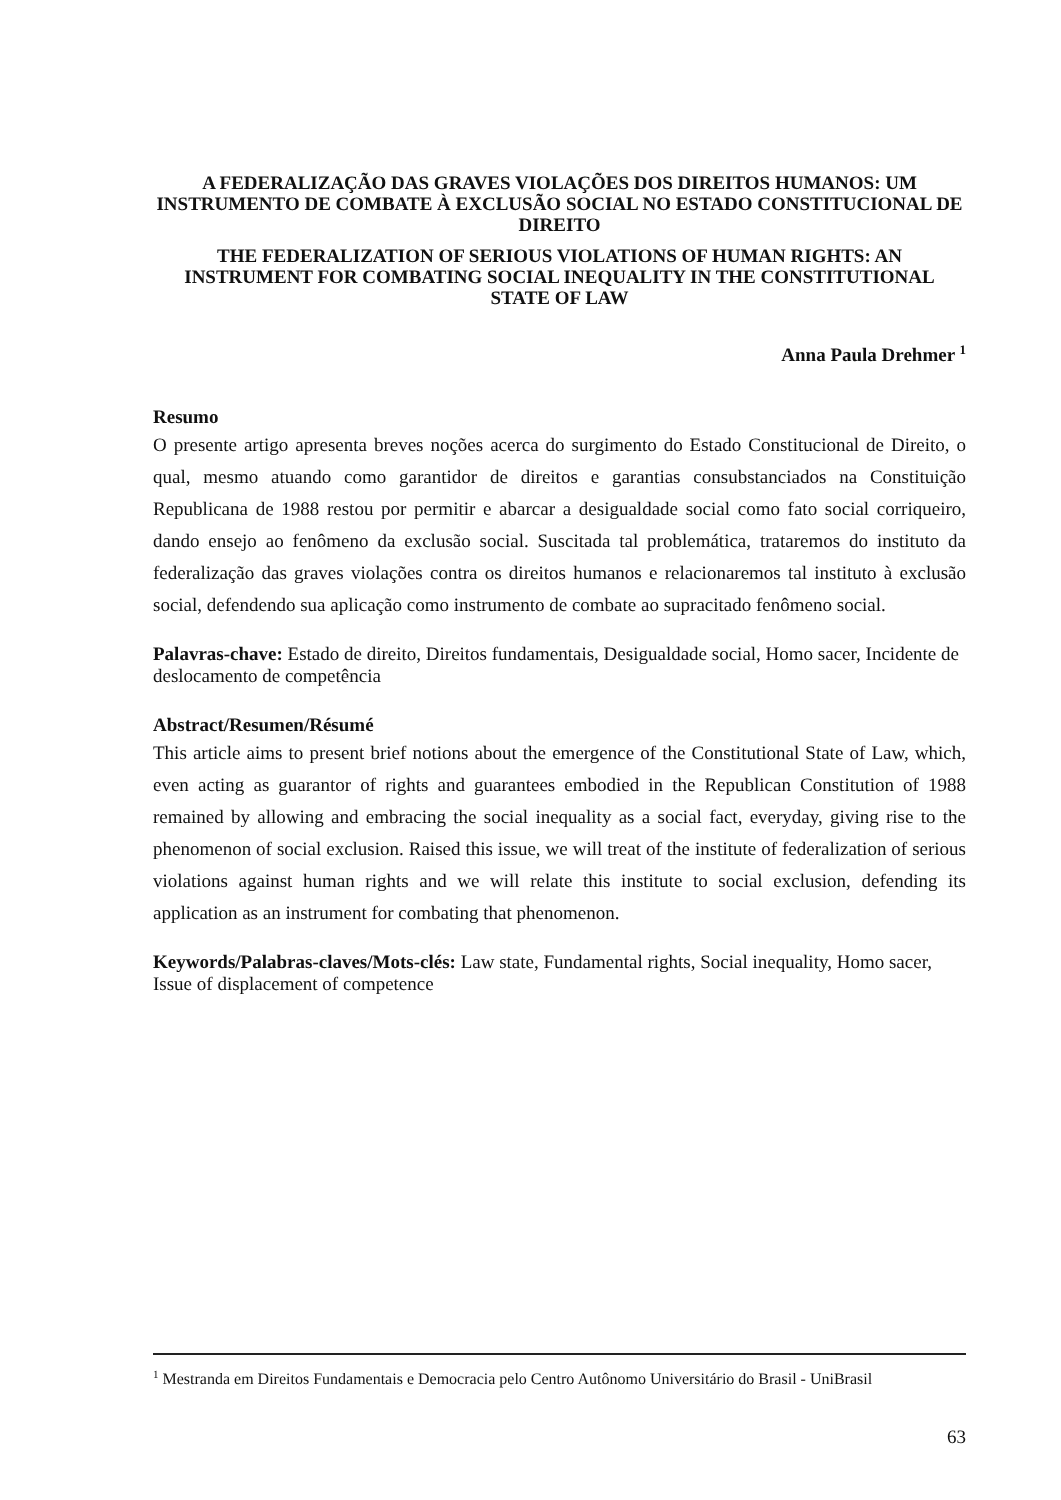A FEDERALIZAÇÃO DAS GRAVES VIOLAÇÕES DOS DIREITOS HUMANOS: UM INSTRUMENTO DE COMBATE À EXCLUSÃO SOCIAL NO ESTADO CONSTITUCIONAL DE DIREITO
THE FEDERALIZATION OF SERIOUS VIOLATIONS OF HUMAN RIGHTS: AN INSTRUMENT FOR COMBATING SOCIAL INEQUALITY IN THE CONSTITUTIONAL STATE OF LAW
Anna Paula Drehmer <sup>1</sup>
Resumo
O presente artigo apresenta breves noções acerca do surgimento do Estado Constitucional de Direito, o qual, mesmo atuando como garantidor de direitos e garantias consubstanciados na Constituição Republicana de 1988 restou por permitir e abarcar a desigualdade social como fato social corriqueiro, dando ensejo ao fenômeno da exclusão social. Suscitada tal problemática, trataremos do instituto da federalização das graves violações contra os direitos humanos e relacionaremos tal instituto à exclusão social, defendendo sua aplicação como instrumento de combate ao supracitado fenômeno social.
Palavras-chave: Estado de direito, Direitos fundamentais, Desigualdade social, Homo sacer, Incidente de deslocamento de competência
Abstract/Resumen/Résumé
This article aims to present brief notions about the emergence of the Constitutional State of Law, which, even acting as guarantor of rights and guarantees embodied in the Republican Constitution of 1988 remained by allowing and embracing the social inequality as a social fact, everyday, giving rise to the phenomenon of social exclusion. Raised this issue, we will treat of the institute of federalization of serious violations against human rights and we will relate this institute to social exclusion, defending its application as an instrument for combating that phenomenon.
Keywords/Palabras-claves/Mots-clés: Law state, Fundamental rights, Social inequality, Homo sacer, Issue of displacement of competence
<sup>1</sup> Mestranda em Direitos Fundamentais e Democracia pelo Centro Autônomo Universitário do Brasil - UniBrasil
63